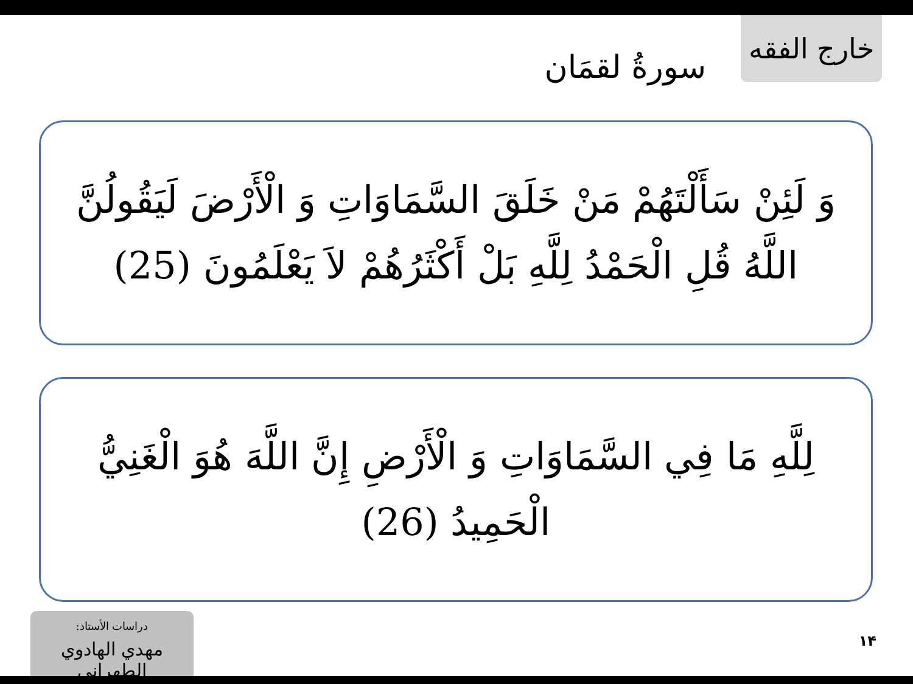خارج الفقه
سورةُ لقمَان
وَ لَئِنْ سَأَلْتَهُمْ مَنْ خَلَقَ السَّمَاوَاتِ وَ الْأَرْضَ لَيَقُولُنَّ اللَّهُ قُلِ الْحَمْدُ لِلَّهِ بَلْ أَكْثَرُهُمْ لاَ يَعْلَمُونَ (25)
لِلَّهِ مَا فِي السَّمَاوَاتِ وَ الْأَرْضِ إِنَّ اللَّهَ هُوَ الْغَنِيُّ الْحَمِيدُ (26)
دراسات الأستاذ:
مهدي الهادوي الطهراني
١۴